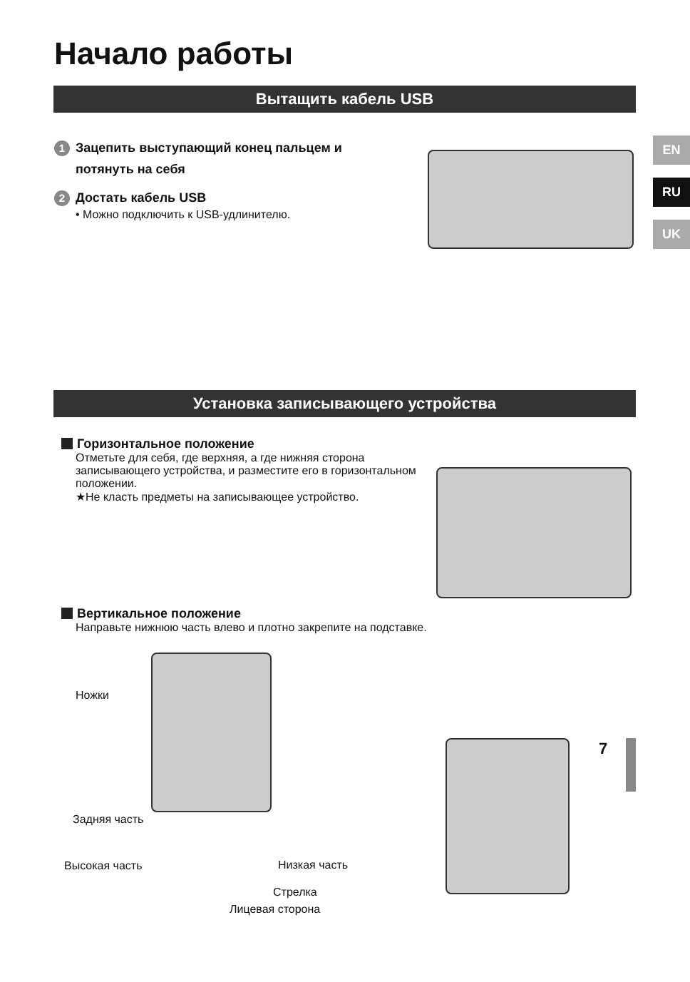Начало работы
Вытащить кабель USB
EN
RU
UK
1 Зацепить выступающий конец пальцем и
потянуть на себя
2 Достать кабель USB
• Можно подключить к USB-удлинителю.
Установка записывающего устройства
Горизонтальное положение
Отметьте для себя, где верхняя, а где нижняя сторона записывающего устройства, и разместите его в горизонтальном положении.
★Не класть предметы на записывающее устройство.
Вертикальное положение
Направьте нижнюю часть влево и плотно закрепите на подставке.
Ножки
Задняя часть
Высокая часть Низкая часть
Стрелка
Лицевая сторона
7